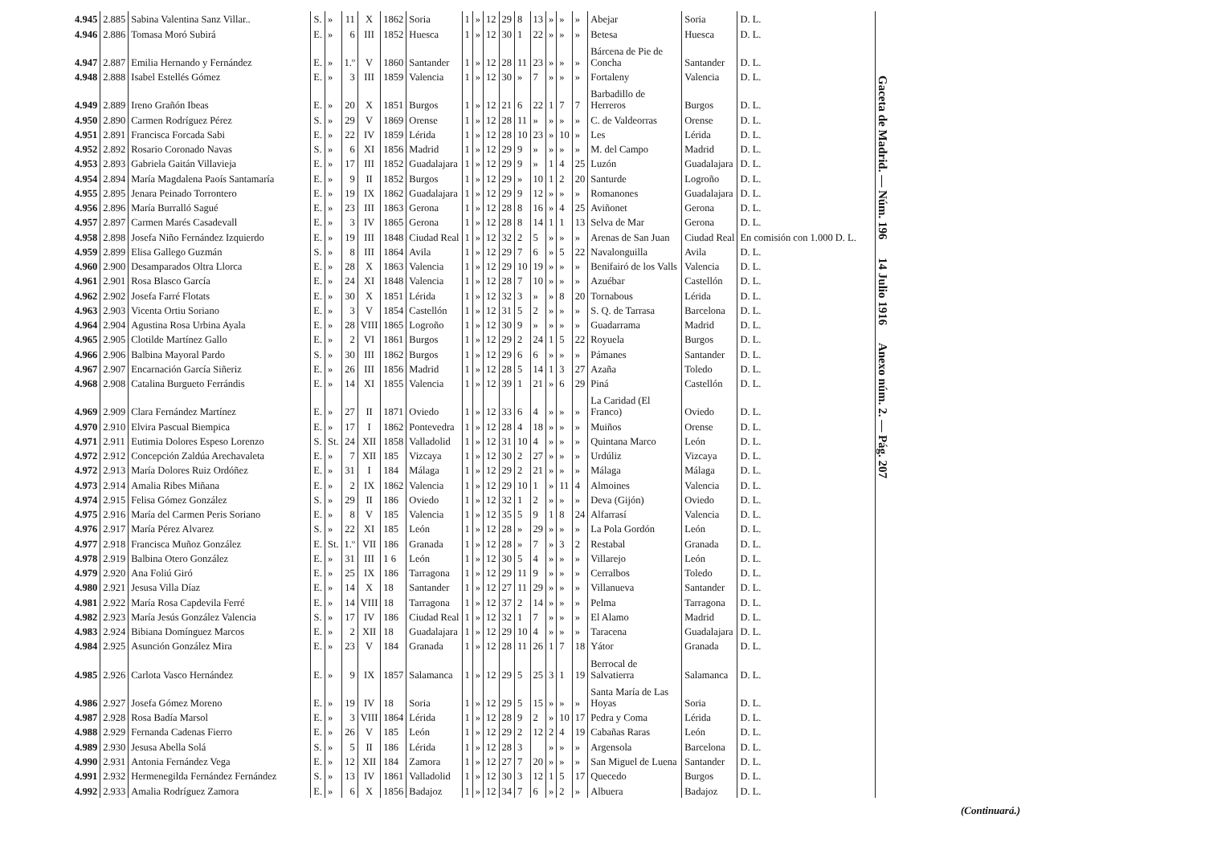| 4.945 | 2.885 | Sabina Valentina Sanz Villar.. | S. | » | 11 | X | 1862 | Soria | 1 | » | 12 | 29 | 8 | 13 | » | » | » | Abejar | Soria | D. L. |
| 4.946 | 2.886 | Tomasa Moró Subirá | E. | » | 6 | III | 1852 | Huesca | 1 | » | 12 | 30 | 1 | 22 | » | » | » | Betesa | Huesca | D. L. |
| 4.947 | 2.887 | Emilia Hernando y Fernández | E. | » | 1.º | V | 1860 | Santander | 1 | » | 12 | 28 | 11 | 23 | » | » | » | Bárcena de Pie de Concha | Santander | D. L. |
| 4.948 | 2.888 | Isabel Estellés Gómez | E. | » | 3 | III | 1859 | Valencia | 1 | » | 12 | 30 | » | 7 | » | » | » | Fortaleny | Valencia | D. L. |
| 4.949 | 2.889 | Ireno Grañón Ibeas | E. | » | 20 | X | 1851 | Burgos | 1 | » | 12 | 21 | 6 | 22 | 1 | 7 | 7 | Barbadillo de Herreros | Burgos | D. L. |
| 4.950 | 2.890 | Carmen Rodríguez Pérez | S. | » | 29 | V | 1869 | Orense | 1 | » | 12 | 28 | 11 | » | » | » | » | C. de Valdeorras | Orense | D. L. |
| 4.951 | 2.891 | Francisca Forcada Sabi | E. | » | 22 | IV | 1859 | Lérida | 1 | » | 12 | 28 | 10 | 23 | » | 10 | » | Les | Lérida | D. L. |
| 4.952 | 2.892 | Rosario Coronado Navas | S. | » | 6 | XI | 1856 | Madrid | 1 | » | 12 | 29 | 9 | » | » | » | » | M. del Campo | Madrid | D. L. |
| 4.953 | 2.893 | Gabriela Gaitán Villavieja | E. | » | 17 | III | 1852 | Guadalajara | 1 | » | 12 | 29 | 9 | » | 1 | 4 | 25 | Luzón | Guadalajara | D. L. |
| 4.954 | 2.894 | María Magdalena Paoís Santamaría | E. | » | 9 | II | 1852 | Burgos | 1 | » | 12 | 29 | » | 10 | 1 | 2 | 20 | Santurde | Logroño | D. L. |
| 4.955 | 2.895 | Jenara Peinado Torrontero | E. | » | 19 | IX | 1862 | Guadalajara | 1 | » | 12 | 29 | 9 | 12 | » | » | » | Romanones | Guadalajara | D. L. |
| 4.956 | 2.896 | María Burralló Sagué | E. | » | 23 | III | 1863 | Gerona | 1 | » | 12 | 28 | 8 | 16 | » | 4 | 25 | Aviñonet | Gerona | D. L. |
| 4.957 | 2.897 | Carmen Marés Casadevall | E. | » | 3 | IV | 1865 | Gerona | 1 | » | 12 | 28 | 8 | 14 | 1 | 1 | 13 | Selva de Mar | Gerona | D. L. |
| 4.958 | 2.898 | Josefa Niño Fernández Izquierdo | E. | » | 19 | III | 1848 | Ciudad Real | 1 | » | 12 | 32 | 2 | 5 | » | » | » | Arenas de San Juan | Ciudad Real | En comisión con 1.000 D. L. |
| 4.959 | 2.899 | Elisa Gallego Guzmán | S. | » | 8 | III | 1864 | Avila | 1 | » | 12 | 29 | 7 | 6 | » | 5 | 22 | Navalonguilla | Avila | D. L. |
| 4.960 | 2.900 | Desamparados Oltra Llorca | E. | » | 28 | X | 1863 | Valencia | 1 | » | 12 | 29 | 10 | 19 | » | » | » | Benifairó de los Valls | Valencia | D. L. |
| 4.961 | 2.901 | Rosa Blasco García | E. | » | 24 | XI | 1848 | Valencia | 1 | » | 12 | 28 | 7 | 10 | » | » | » | Azuébar | Castellón | D. L. |
| 4.962 | 2.902 | Josefa Farré Flotats | E. | » | 30 | X | 1851 | Lérida | 1 | » | 12 | 32 | 3 | » | » | 8 | 20 | Tornabous | Lérida | D. L. |
| 4.963 | 2.903 | Vicenta Ortiu Soriano | E. | » | 3 | V | 1854 | Castellón | 1 | » | 12 | 31 | 5 | 2 | » | » | » | S. Q. de Tarrasa | Barcelona | D. L. |
| 4.964 | 2.904 | Agustina Rosa Urbina Ayala | E. | » | 28 | VIII | 1865 | Logroño | 1 | » | 12 | 30 | 9 | » | » | » | » | Guadarrama | Madrid | D. L. |
| 4.965 | 2.905 | Clotilde Martínez Gallo | E. | » | 2 | VI | 1861 | Burgos | 1 | » | 12 | 29 | 2 | 24 | 1 | 5 | 22 | Royuela | Burgos | D. L. |
| 4.966 | 2.906 | Balbina Mayoral Pardo | S. | » | 30 | III | 1862 | Burgos | 1 | » | 12 | 29 | 6 | 6 | » | » | » | Pámanes | Santander | D. L. |
| 4.967 | 2.907 | Encarnación García Siñeriz | E. | » | 26 | III | 1856 | Madrid | 1 | » | 12 | 28 | 5 | 14 | 1 | 3 | 27 | Azaña | Toledo | D. L. |
| 4.968 | 2.908 | Catalina Burgueto Ferrándis | E. | » | 14 | XI | 1855 | Valencia | 1 | » | 12 | 39 | 1 | 21 | » | 6 | 29 | Piná | Castellón | D. L. |
| 4.969 | 2.909 | Clara Fernández Martínez | E. | » | 27 | II | 1871 | Oviedo | 1 | » | 12 | 33 | 6 | 4 | » | » | » | La Caridad (El Franco) | Oviedo | D. L. |
| 4.970 | 2.910 | Elvira Pascual Biempica | E. | » | 17 | I | 1862 | Pontevedra | 1 | » | 12 | 28 | 4 | 18 | » | » | » | Muiños | Orense | D. L. |
| 4.971 | 2.911 | Eutimia Dolores Espeso Lorenzo | S. | St. | 24 | XII | 1858 | Valladolid | 1 | » | 12 | 31 | 10 | 4 | » | » | » | Quintana Marco | León | D. L. |
| 4.972 | 2.912 | Concepción Zaldúa Arechavaleta | E. | » | 7 | XII | 185 | Vizcaya | 1 | » | 12 | 30 | 2 | 27 | » | » | » | Urdúliz | Vizcaya | D. L. |
| 4.972 | 2.913 | María Dolores Ruiz Ordóñez | E. | » | 31 | I | 184 | Málaga | 1 | » | 12 | 29 | 2 | 21 | » | » | » | Málaga | Málaga | D. L. |
| 4.973 | 2.914 | Amalia Ribes Miñana | E. | » | 2 | IX | 1862 | Valencia | 1 | » | 12 | 29 | 10 | 1 | » | 11 | 4 | Almoines | Valencia | D. L. |
| 4.974 | 2.915 | Felisa Gómez González | S. | » | 29 | II | 186 | Oviedo | 1 | » | 12 | 32 | 1 | 2 | » | » | » | Deva (Gijón) | Oviedo | D. L. |
| 4.975 | 2.916 | María del Carmen Peris Soriano | E. | » | 8 | V | 185 | Valencia | 1 | » | 12 | 35 | 5 | 9 | 1 | 8 | 24 | Alfarrasí | Valencia | D. L. |
| 4.976 | 2.917 | María Pérez Alvarez | S. | » | 22 | XI | 185 | León | 1 | » | 12 | 28 | » | 29 | » | » | » | La Pola Gordón | León | D. L. |
| 4.977 | 2.918 | Francisca Muñoz González | E. | St. | 1.º | VII | 186 | Granada | 1 | » | 12 | 28 | » | 7 | » | 3 | 2 | Restabal | Granada | D. L. |
| 4.978 | 2.919 | Balbina Otero González | E. | » | 31 | III | 1 6 | León | 1 | » | 12 | 30 | 5 | 4 | » | » | » | Villarejo | León | D. L. |
| 4.979 | 2.920 | Ana Foliú Giró | E. | » | 25 | IX | 186 | Tarragona | 1 | » | 12 | 29 | 11 | 9 | » | » | » | Cerralbos | Toledo | D. L. |
| 4.980 | 2.921 | Jesusa Villa Díaz | E. | » | 14 | X | 18 | Santander | 1 | » | 12 | 27 | 11 | 29 | » | » | » | Villanueva | Santander | D. L. |
| 4.981 | 2.922 | María Rosa Capdevila Ferré | E. | » | 14 | VIII | 18 | Tarragona | 1 | » | 12 | 37 | 2 | 14 | » | » | » | Pelma | Tarragona | D. L. |
| 4.982 | 2.923 | María Jesús González Valencia | S. | » | 17 | IV | 186 | Ciudad Real | 1 | » | 12 | 32 | 1 | 7 | » | » | » | El Alamo | Madrid | D. L. |
| 4.983 | 2.924 | Bibiana Domínguez Marcos | E. | » | 2 | XII | 18 | Guadalajara | 1 | » | 12 | 29 | 10 | 4 | » | » | » | Taracena | Guadalajara | D. L. |
| 4.984 | 2.925 | Asunción González Mira | E. | » | 23 | V | 184 | Granada | 1 | » | 12 | 28 | 11 | 26 | 1 | 7 | 18 | Yátor | Granada | D. L. |
| 4.985 | 2.926 | Carlota Vasco Hernández | E. | » | 9 | IX | 1857 | Salamanca | 1 | » | 12 | 29 | 5 | 25 | 3 | 1 | 19 | Berrocal de Salvatierra | Salamanca | D. L. |
| 4.986 | 2.927 | Josefa Gómez Moreno | E. | » | 19 | IV | 18 | Soria | 1 | » | 12 | 29 | 5 | 15 | » | » | » | Santa María de Las Hoyas | Soria | D. L. |
| 4.987 | 2.928 | Rosa Badía Marsol | E. | » | 3 | VIII | 1864 | Lérida | 1 | » | 12 | 28 | 9 | 2 | » | 10 | 17 | Pedra y Coma | Lérida | D. L. |
| 4.988 | 2.929 | Fernanda Cadenas Fierro | E. | » | 26 | V | 185 | León | 1 | » | 12 | 29 | 2 | 12 | 2 | 4 | 19 | Cabañas Raras | León | D. L. |
| 4.989 | 2.930 | Jesusa Abella Solá | S. | » | 5 | II | 186 | Lérida | 1 | » | 12 | 28 | 3 | | » | » | » | Argensola | Barcelona | D. L. |
| 4.990 | 2.931 | Antonia Fernández Vega | E. | » | 12 | XII | 184 | Zamora | 1 | » | 12 | 27 | 7 | 20 | » | » | » | San Miguel de Luena | Santander | D. L. |
| 4.991 | 2.932 | Hermenegilda Fernández Fernández | S. | » | 13 | IV | 1861 | Valladolid | 1 | » | 12 | 30 | 3 | 12 | 1 | 5 | 17 | Quecedo | Burgos | D. L. |
| 4.992 | 2.933 | Amalia Rodríguez Zamora | E. | » | 6 | X | 1856 | Badajoz | 1 | » | 12 | 34 | 7 | 6 | » | 2 | » | Albuera | Badajoz | D. L. |
Gaceta de Madrid. — Núm. 196 14 Julio 1916 Anexo núm. 2. — Pág. 207
(Continuará.)